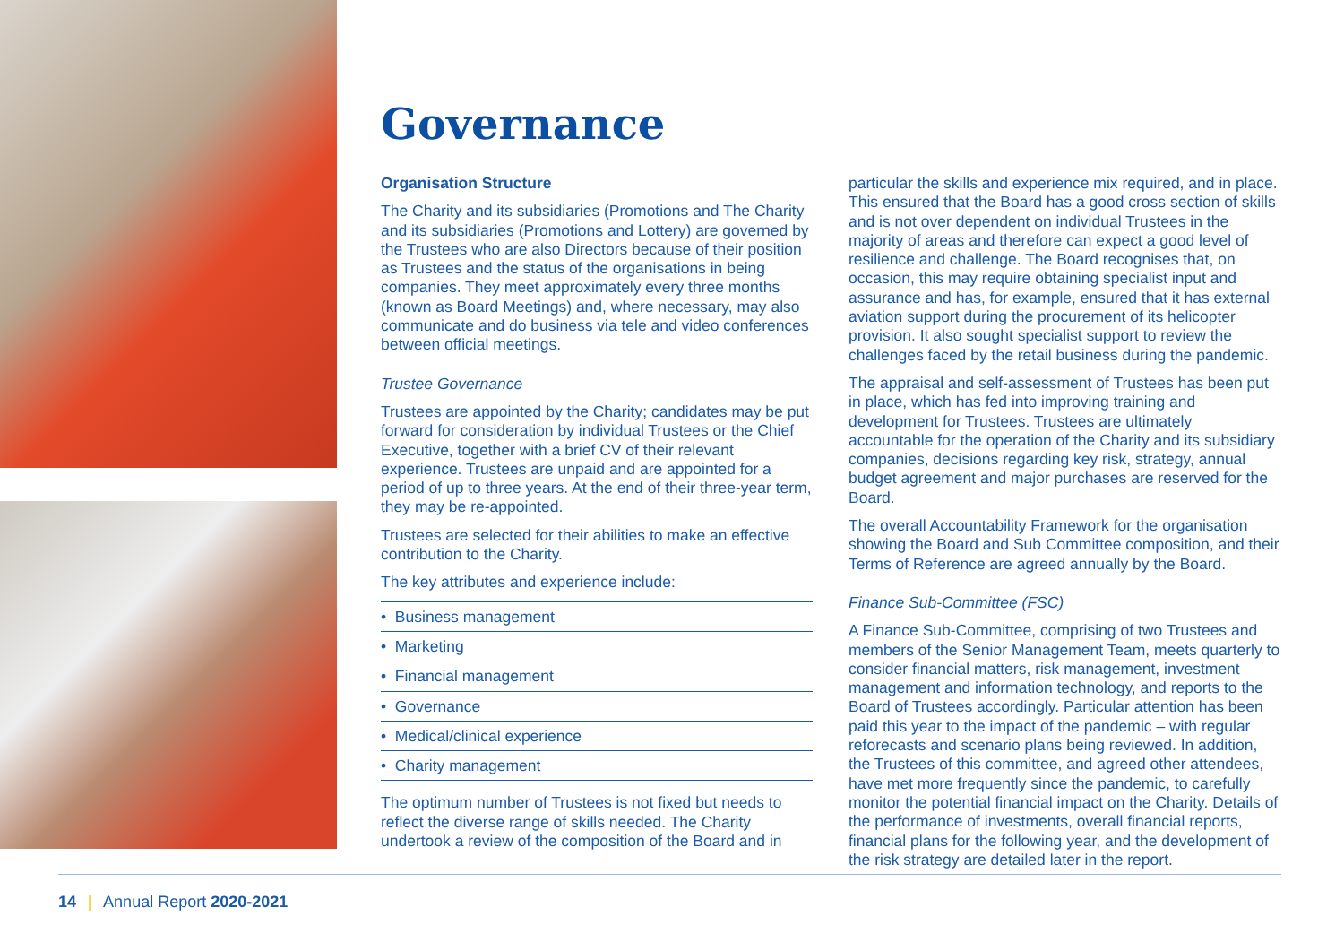Governance
Organisation Structure
The Charity and its subsidiaries (Promotions and The Charity and its subsidiaries (Promotions and Lottery) are governed by the Trustees who are also Directors because of their position as Trustees and the status of the organisations in being companies. They meet approximately every three months (known as Board Meetings) and, where necessary, may also communicate and do business via tele and video conferences between official meetings.
Trustee Governance
Trustees are appointed by the Charity; candidates may be put forward for consideration by individual Trustees or the Chief Executive, together with a brief CV of their relevant experience. Trustees are unpaid and are appointed for a period of up to three years. At the end of their three-year term, they may be re-appointed.
Trustees are selected for their abilities to make an effective contribution to the Charity.
The key attributes and experience include:
• Business management
• Marketing
• Financial management
• Governance
• Medical/clinical experience
• Charity management
The optimum number of Trustees is not fixed but needs to reflect the diverse range of skills needed. The Charity undertook a review of the composition of the Board and in
particular the skills and experience mix required, and in place. This ensured that the Board has a good cross section of skills and is not over dependent on individual Trustees in the majority of areas and therefore can expect a good level of resilience and challenge. The Board recognises that, on occasion, this may require obtaining specialist input and assurance and has, for example, ensured that it has external aviation support during the procurement of its helicopter provision. It also sought specialist support to review the challenges faced by the retail business during the pandemic.
The appraisal and self-assessment of Trustees has been put in place, which has fed into improving training and development for Trustees. Trustees are ultimately accountable for the operation of the Charity and its subsidiary companies, decisions regarding key risk, strategy, annual budget agreement and major purchases are reserved for the Board.
The overall Accountability Framework for the organisation showing the Board and Sub Committee composition, and their Terms of Reference are agreed annually by the Board.
Finance Sub-Committee (FSC)
A Finance Sub-Committee, comprising of two Trustees and members of the Senior Management Team, meets quarterly to consider financial matters, risk management, investment management and information technology, and reports to the Board of Trustees accordingly. Particular attention has been paid this year to the impact of the pandemic – with regular reforecasts and scenario plans being reviewed. In addition, the Trustees of this committee, and agreed other attendees, have met more frequently since the pandemic, to carefully monitor the potential financial impact on the Charity. Details of the performance of investments, overall financial reports, financial plans for the following year, and the development of the risk strategy are detailed later in the report.
14 | Annual Report 2020-2021